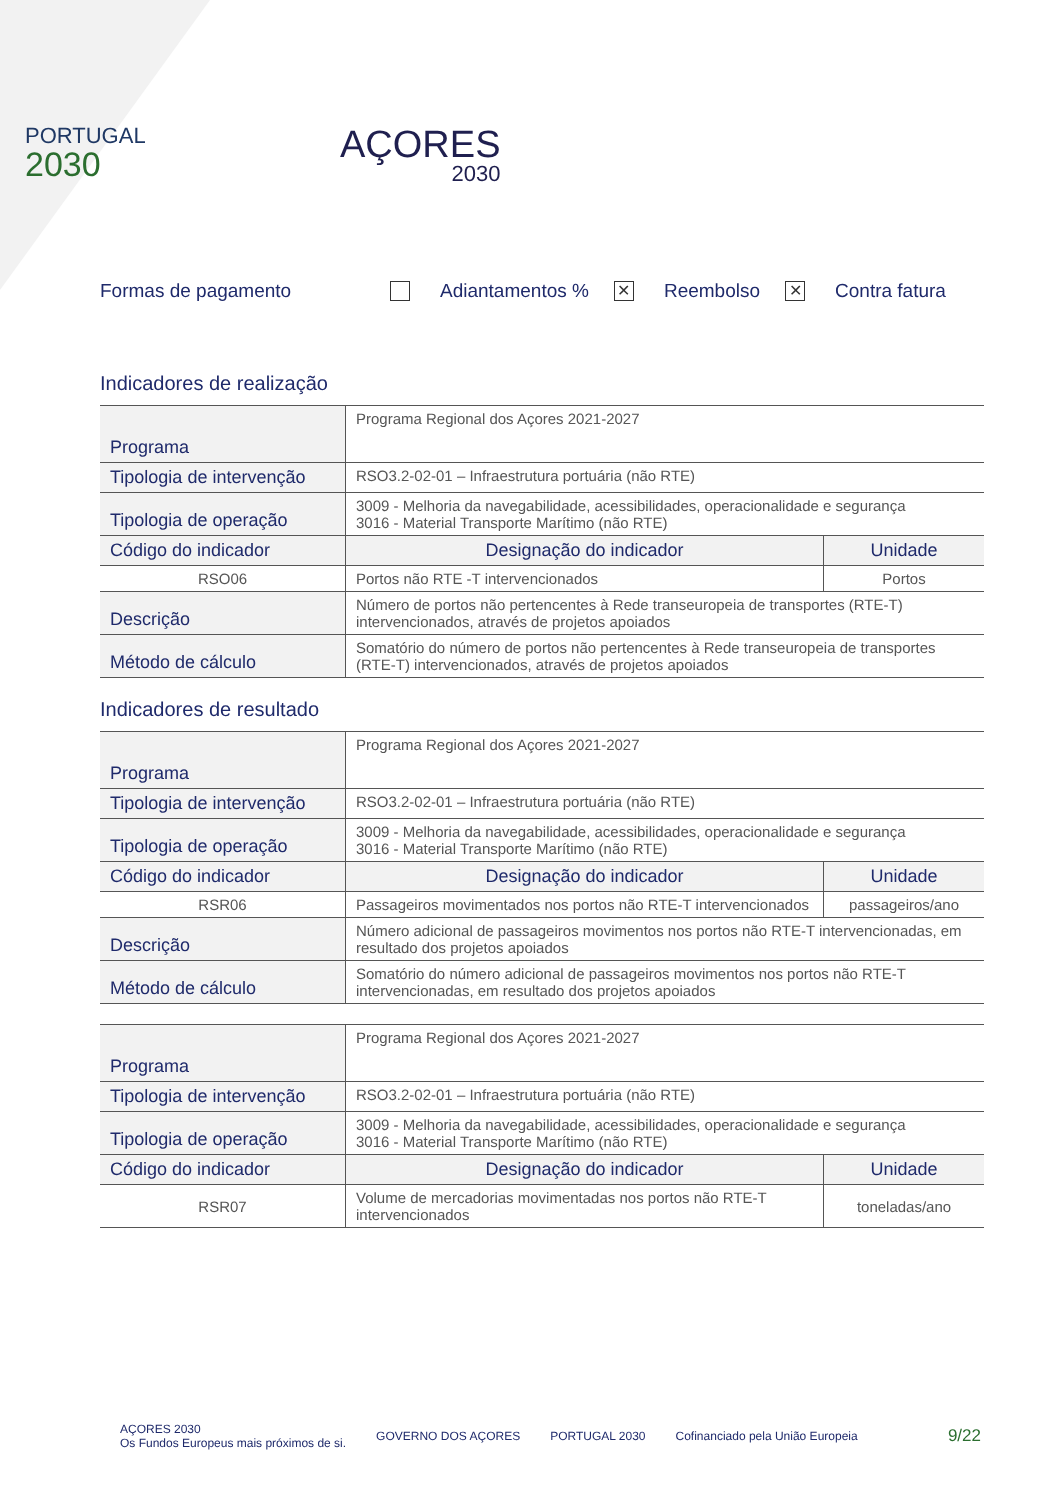PORTUGAL
2030
AÇORES
2030
Formas de pagamento Adiantamentos % ✕ Reembolso ✕ Contra fatura
Indicadores de realização
| Programa | Programa Regional dos Açores 2021-2027 | |
| Tipologia de intervenção | RSO3.2-02-01 – Infraestrutura portuária (não RTE) | |
| Tipologia de operação | 3009 - Melhoria da navegabilidade, acessibilidades, operacionalidade e segurança 3016 - Material Transporte Marítimo (não RTE) | |
| Código do indicador | Designação do indicador | Unidade |
| RSO06 | Portos não RTE -T intervencionados | Portos |
| Descrição | Número de portos não pertencentes à Rede transeuropeia de transportes (RTE-T) intervencionados, através de projetos apoiados | |
| Método de cálculo | Somatório do número de portos não pertencentes à Rede transeuropeia de transportes (RTE-T) intervencionados, através de projetos apoiados | |
Indicadores de resultado
| Programa | Programa Regional dos Açores 2021-2027 | |
| Tipologia de intervenção | RSO3.2-02-01 – Infraestrutura portuária (não RTE) | |
| Tipologia de operação | 3009 - Melhoria da navegabilidade, acessibilidades, operacionalidade e segurança 3016 - Material Transporte Marítimo (não RTE) | |
| Código do indicador | Designação do indicador | Unidade |
| RSR06 | Passageiros movimentados nos portos não RTE-T intervencionados | passageiros/ano |
| Descrição | Número adicional de passageiros movimentos nos portos não RTE-T intervencionadas, em resultado dos projetos apoiados | |
| Método de cálculo | Somatório do número adicional de passageiros movimentos nos portos não RTE-T intervencionadas, em resultado dos projetos apoiados | |
| Programa | Programa Regional dos Açores 2021-2027 | |
| Tipologia de intervenção | RSO3.2-02-01 – Infraestrutura portuária (não RTE) | |
| Tipologia de operação | 3009 - Melhoria da navegabilidade, acessibilidades, operacionalidade e segurança 3016 - Material Transporte Marítimo (não RTE) | |
| Código do indicador | Designação do indicador | Unidade |
| RSR07 | Volume de mercadorias movimentadas nos portos não RTE-T intervencionados | toneladas/ano |
AÇORES 2030
Os Fundos Europeus mais próximos de si. GOVERNO DOS AÇORES PORTUGAL 2030 Cofinanciado pela União Europeia 9/22